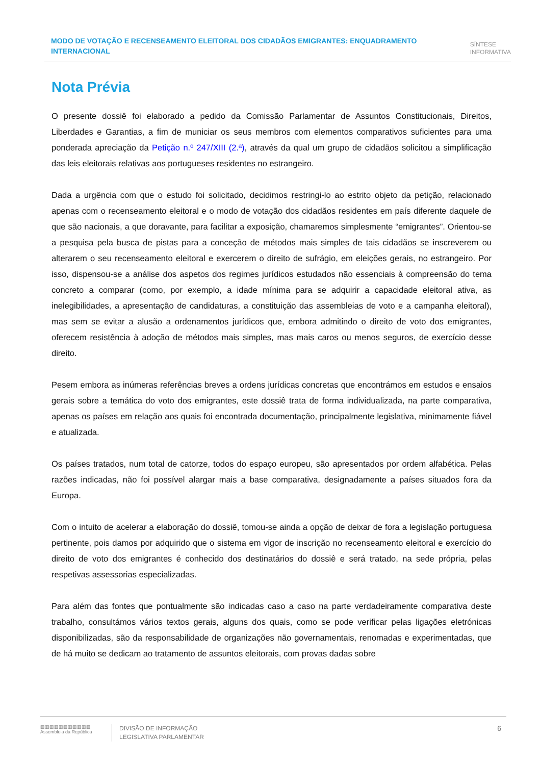MODO DE VOTAÇÃO E RECENSEAMENTO ELEITORAL DOS CIDADÃOS EMIGRANTES: ENQUADRAMENTO INTERNACIONAL
SÍNTESE
INFORMATIVA
Nota Prévia
O presente dossiê foi elaborado a pedido da Comissão Parlamentar de Assuntos Constitucionais, Direitos, Liberdades e Garantias, a fim de municiar os seus membros com elementos comparativos suficientes para uma ponderada apreciação da Petição n.º 247/XIII (2.ª), através da qual um grupo de cidadãos solicitou a simplificação das leis eleitorais relativas aos portugueses residentes no estrangeiro.
Dada a urgência com que o estudo foi solicitado, decidimos restringi-lo ao estrito objeto da petição, relacionado apenas com o recenseamento eleitoral e o modo de votação dos cidadãos residentes em país diferente daquele de que são nacionais, a que doravante, para facilitar a exposição, chamaremos simplesmente “emigrantes”. Orientou-se a pesquisa pela busca de pistas para a conceção de métodos mais simples de tais cidadãos se inscreverem ou alterarem o seu recenseamento eleitoral e exercerem o direito de sufrágio, em eleições gerais, no estrangeiro. Por isso, dispensou-se a análise dos aspetos dos regimes jurídicos estudados não essenciais à compreensão do tema concreto a comparar (como, por exemplo, a idade mínima para se adquirir a capacidade eleitoral ativa, as inelegibilidades, a apresentação de candidaturas, a constituição das assembleias de voto e a campanha eleitoral), mas sem se evitar a alusão a ordenamentos jurídicos que, embora admitindo o direito de voto dos emigrantes, oferecem resistência à adoção de métodos mais simples, mas mais caros ou menos seguros, de exercício desse direito.
Pesem embora as inúmeras referências breves a ordens jurídicas concretas que encontrámos em estudos e ensaios gerais sobre a temática do voto dos emigrantes, este dossiê trata de forma individualizada, na parte comparativa, apenas os países em relação aos quais foi encontrada documentação, principalmente legislativa, minimamente fiável e atualizada.
Os países tratados, num total de catorze, todos do espaço europeu, são apresentados por ordem alfabética. Pelas razões indicadas, não foi possível alargar mais a base comparativa, designadamente a países situados fora da Europa.
Com o intuito de acelerar a elaboração do dossiê, tomou-se ainda a opção de deixar de fora a legislação portuguesa pertinente, pois damos por adquirido que o sistema em vigor de inscrição no recenseamento eleitoral e exercício do direito de voto dos emigrantes é conhecido dos destinatários do dossiê e será tratado, na sede própria, pelas respetivas assessorias especializadas.
Para além das fontes que pontualmente são indicadas caso a caso na parte verdadeiramente comparativa deste trabalho, consultámos vários textos gerais, alguns dos quais, como se pode verificar pelas ligações eletrónicas disponibilizadas, são da responsabilidade de organizações não governamentais, renomadas e experimentadas, que de há muito se dedicam ao tratamento de assuntos eleitorais, com provas dadas sobre
▥▥▥▥▥▥▥▥▥▥▥
Assembleia da República
DIVISÃO DE INFORMAÇÃO
LEGISLATIVA PARLAMENTAR
6